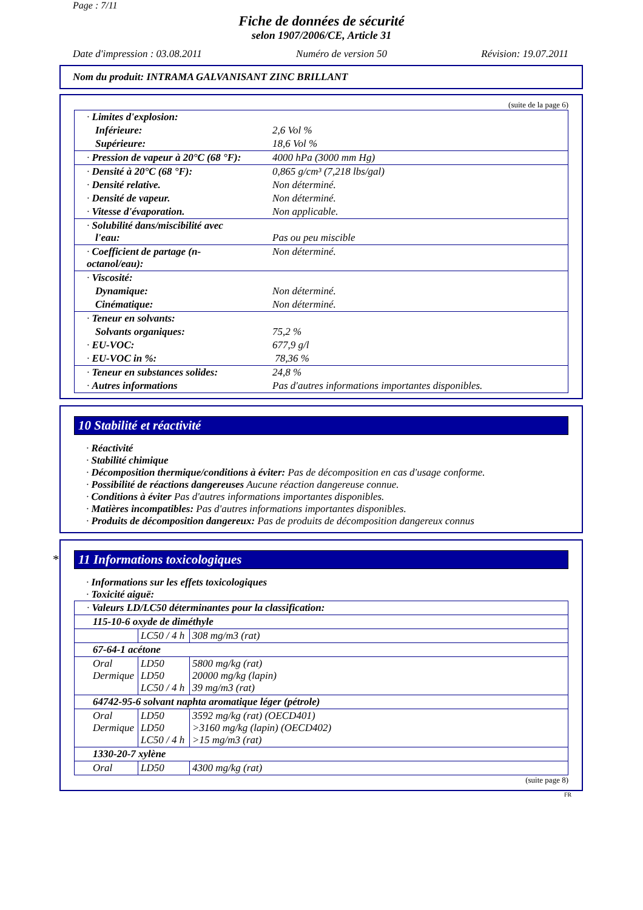Page : 7/11
Fiche de données de sécurité
selon 1907/2006/CE, Article 31
Date d'impression : 03.08.2011 Numéro de version 50 Révision: 19.07.2011
Nom du produit: INTRAMA GALVANISANT ZINC BRILLANT
(suite de la page 6)
| · Limites d'explosion: | |
| Inférieure: | 2,6 Vol % |
| Supérieure: | 18,6 Vol % |
| · Pression de vapeur à 20°C (68 °F): | 4000 hPa (3000 mm Hg) |
| · Densité à 20°C (68 °F): | 0,865 g/cm³ (7,218 lbs/gal) |
| · Densité relative. | Non déterminé. |
| · Densité de vapeur. | Non déterminé. |
| · Vitesse d'évaporation. | Non applicable. |
| · Solubilité dans/miscibilité avec l'eau: | Pas ou peu miscible |
| · Coefficient de partage (n-octanol/eau): | Non déterminé. |
| · Viscosité: | |
| Dynamique: | Non déterminé. |
| Cinématique: | Non déterminé. |
| · Teneur en solvants: | |
| Solvants organiques: | 75,2 % |
| · EU-VOC: | 677,9 g/l |
| · EU-VOC in %: | 78,36 % |
| · Teneur en substances solides: | 24,8 % |
| · Autres informations | Pas d'autres informations importantes disponibles. |
10 Stabilité et réactivité
· Réactivité
· Stabilité chimique
· Décomposition thermique/conditions à éviter: Pas de décomposition en cas d'usage conforme.
· Possibilité de réactions dangereuses Aucune réaction dangereuse connue.
· Conditions à éviter Pas d'autres informations importantes disponibles.
· Matières incompatibles: Pas d'autres informations importantes disponibles.
· Produits de décomposition dangereux: Pas de produits de décomposition dangereux connus
* 11 Informations toxicologiques
· Informations sur les effets toxicologiques
· Toxicité aiguë:
| · Valeurs LD/LC50 déterminantes pour la classification: | | |
| 115-10-6 oxyde de diméthyle | | |
| | LC50 / 4 h | 308 mg/m3 (rat) |
| 67-64-1 acétone | | |
| Oral Dermique | LD50 LD50 LC50 / 4 h | 5800 mg/kg (rat) 20000 mg/kg (lapin) 39 mg/m3 (rat) |
| 64742-95-6 solvant naphta aromatique léger (pétrole) | | |
| Oral Dermique | LD50 LD50 LC50 / 4 h | 3592 mg/kg (rat) (OECD401) >3160 mg/kg (lapin) (OECD402) >15 mg/m3 (rat) |
| 1330-20-7 xylène | | |
| Oral | LD50 | 4300 mg/kg (rat) |
(suite page 8)
FR